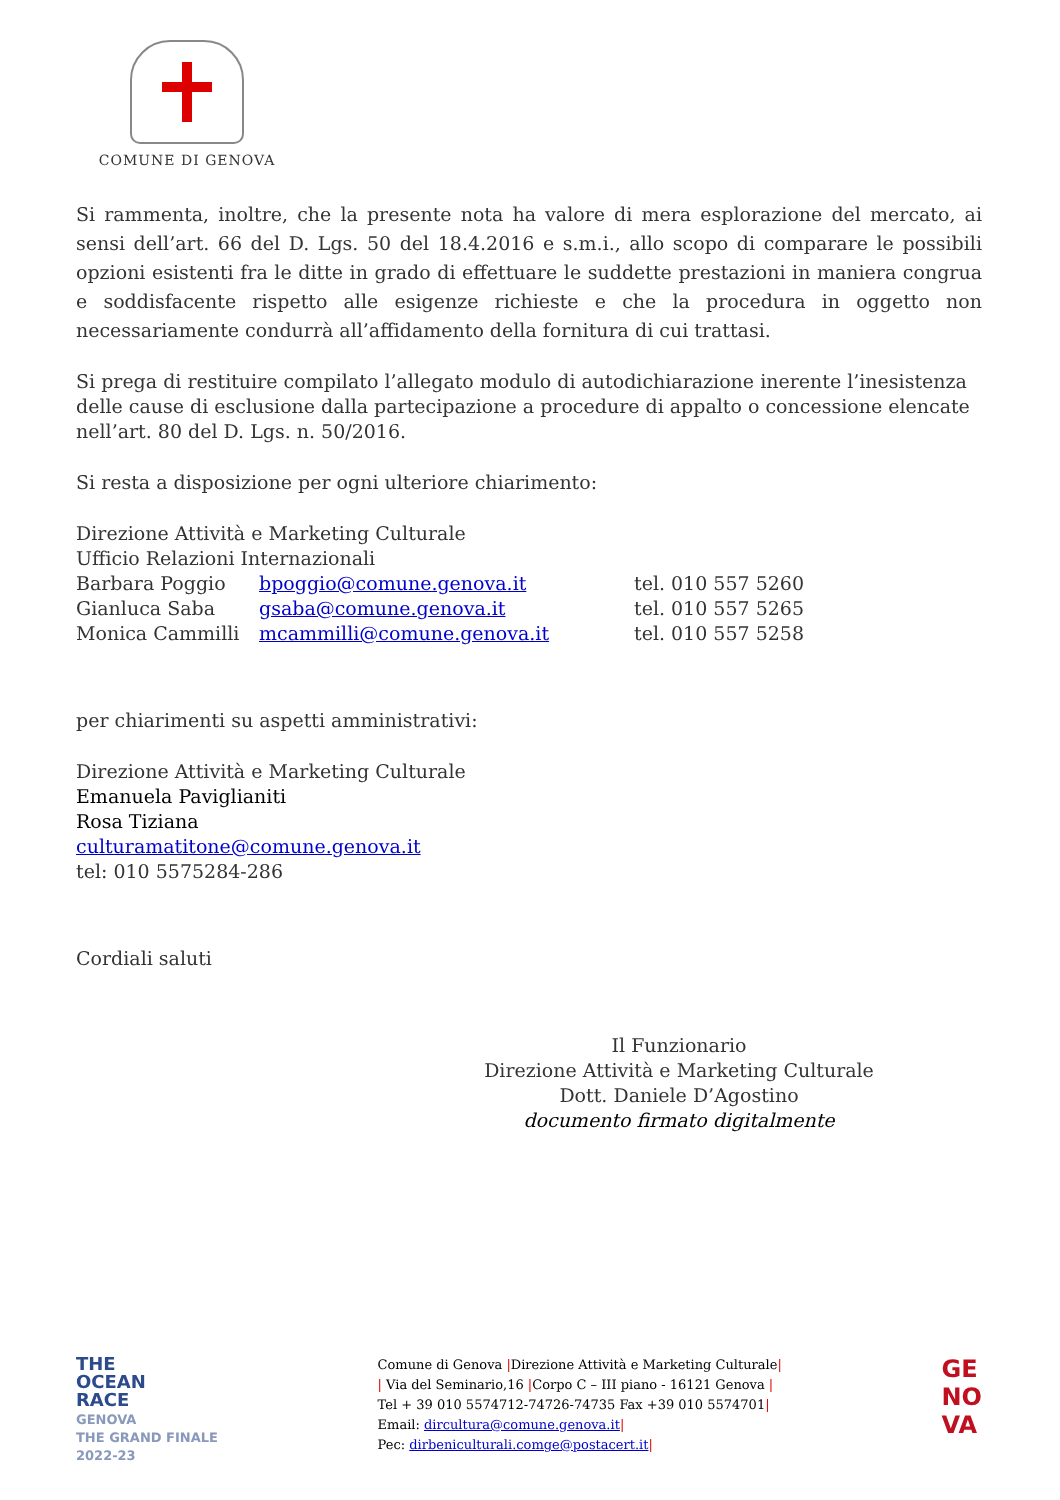COMUNE DI GENOVA
Si rammenta, inoltre, che la presente nota ha valore di mera esplorazione del mercato, ai sensi dell’art. 66 del D. Lgs. 50 del 18.4.2016 e s.m.i., allo scopo di comparare le possibili opzioni esistenti fra le ditte in grado di effettuare le suddette prestazioni in maniera congrua e soddisfacente rispetto alle esigenze richieste e che la procedura in oggetto non necessariamente condurrà all’affidamento della fornitura di cui trattasi.
Si prega di restituire compilato l’allegato modulo di autodichiarazione inerente l’inesistenza delle cause di esclusione dalla partecipazione a procedure di appalto o concessione elencate nell’art. 80 del D. Lgs. n. 50/2016.
Si resta a disposizione per ogni ulteriore chiarimento:
Direzione Attività e Marketing Culturale
Ufficio Relazioni Internazionali
Barbara Poggio bpoggio@comune.genova.it tel. 010 557 5260
Gianluca Saba gsaba@comune.genova.it tel. 010 557 5265
Monica Cammilli mcammilli@comune.genova.it tel. 010 557 5258
per chiarimenti su aspetti amministrativi:
Direzione Attività e Marketing Culturale
Emanuela Paviglianiti
Rosa Tiziana
culturamatitone@comune.genova.it
tel: 010 5575284-286
Cordiali saluti
Il Funzionario
Direzione Attività e Marketing Culturale
Dott. Daniele D’Agostino
documento firmato digitalmente
THE
OCEAN
RACE
GENOVA
THE GRAND FINALE
2022-23
Comune di Genova |Direzione Attività e Marketing Culturale|
| Via del Seminario,16 |Corpo C – III piano - 16121 Genova |
Tel + 39 010 5574712-74726-74735 Fax +39 010 5574701|
Email: dircultura@comune.genova.it|
Pec: dirbeniculturali.comge@postacert.it|
GE
NO
VA